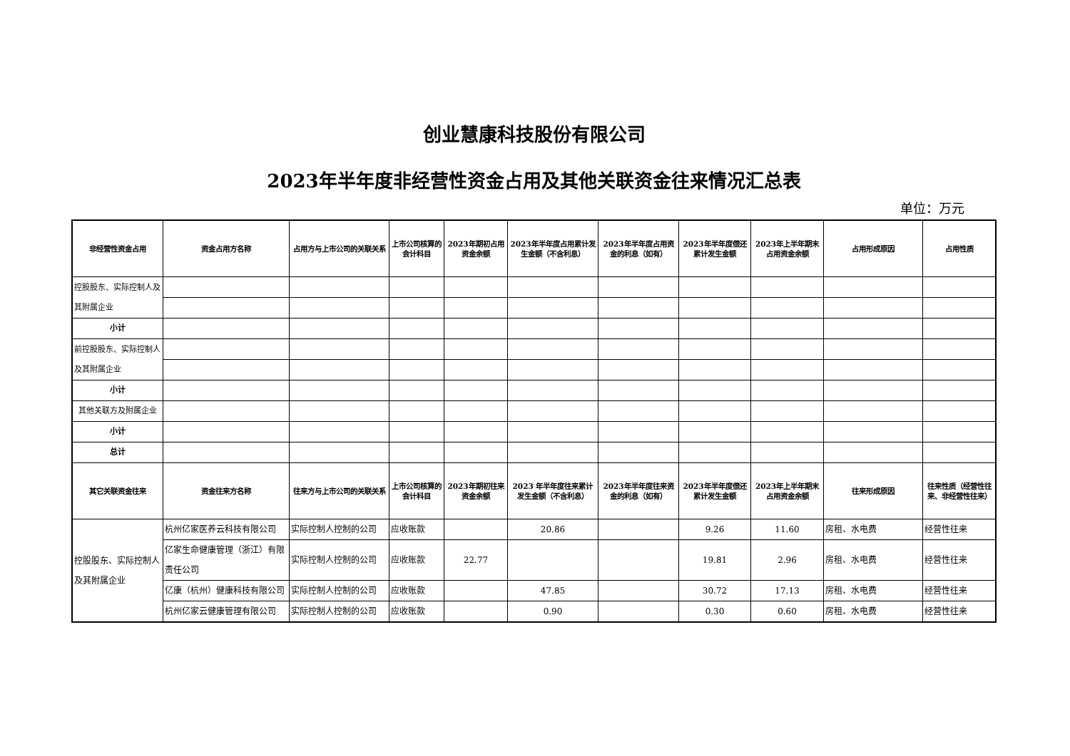创业慧康科技股份有限公司
2023年半年度非经营性资金占用及其他关联资金往来情况汇总表
单位：万元
| 非经营性资金占用 | 资金占用方名称 | 占用方与上市公司的关联关系 | 上市公司核算的会计科目 | 2023年期初占用资金余额 | 2023年半年度占用累计发生金额（不含利息） | 2023年半年度占用资金的利息（如有） | 2023年半年度偿还累计发生金额 | 2023年上半年期末占用资金余额 | 占用形成原因 | 占用性质 |
| --- | --- | --- | --- | --- | --- | --- | --- | --- | --- | --- |
| 控股股东、实际控制人及其附属企业 | | | | | | | | | | |
| 小计 | | | | | | | | | | |
| 前控股股东、实际控制人及其附属企业 | | | | | | | | | | |
| 小计 | | | | | | | | | | |
| 其他关联方及附属企业 | | | | | | | | | | |
| 小计 | | | | | | | | | | |
| 总计 | | | | | | | | | | |
| 其它关联资金往来 | 资金往来方名称 | 往来方与上市公司的关联关系 | 上市公司核算的会计科目 | 2023年期初往来资金余额 | 2023 年半年度往来累计发生金额（不含利息） | 2023年半年度往来资金的利息（如有） | 2023年半年度偿还累计发生金额 | 2023年上半年期末占用资金余额 | 往来形成原因 | 往来性质（经营性往来、非经营性往来） |
| 控股股东、实际控制人及其附属企业 | 杭州亿家医养云科技有限公司 | 实际控制人控制的公司 | 应收账款 | | 20.86 | | 9.26 | 11.60 | 房租、水电费 | 经营性往来 |
| | 亿家生命健康管理（浙江）有限责任公司 | 实际控制人控制的公司 | 应收账款 | 22.77 | | | 19.81 | 2.96 | 房租、水电费 | 经营性往来 |
| | 亿康（杭州）健康科技有限公司 | 实际控制人控制的公司 | 应收账款 | | 47.85 | | 30.72 | 17.13 | 房租、水电费 | 经营性往来 |
| | 杭州亿家云健康管理有限公司 | 实际控制人控制的公司 | 应收账款 | | 0.90 | | 0.30 | 0.60 | 房租、水电费 | 经营性往来 |